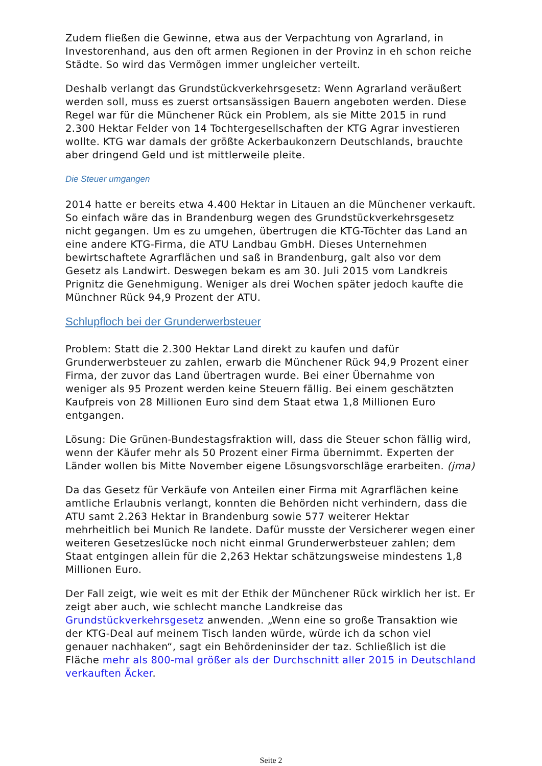Zudem fließen die Gewinne, etwa aus der Verpachtung von Agrarland, in Investorenhand, aus den oft armen Regionen in der Provinz in eh schon reiche Städte. So wird das Vermögen immer ungleicher verteilt.
Deshalb verlangt das Grundstückverkehrsgesetz: Wenn Agrarland veräußert werden soll, muss es zuerst ortsansässigen Bauern angeboten werden. Diese Regel war für die Münchener Rück ein Problem, als sie Mitte 2015 in rund 2.300 Hektar Felder von 14 Tochtergesellschaften der KTG Agrar investieren wollte. KTG war damals der größte Ackerbaukonzern Deutschlands, brauchte aber dringend Geld und ist mittlerweile pleite.
Die Steuer umgangen
2014 hatte er bereits etwa 4.400 Hektar in Litauen an die Münchener verkauft. So einfach wäre das in Brandenburg wegen des Grundstückverkehrsgesetz nicht gegangen. Um es zu umgehen, übertrugen die KTG-Töchter das Land an eine andere KTG-Firma, die ATU Landbau GmbH. Dieses Unternehmen bewirtschaftete Agrarflächen und saß in Brandenburg, galt also vor dem Gesetz als Landwirt. Deswegen bekam es am 30. Juli 2015 vom Landkreis Prignitz die Genehmigung. Weniger als drei Wochen später jedoch kaufte die Münchner Rück 94,9 Prozent der ATU.
Schlupfloch bei der Grunderwerbsteuer
Problem: Statt die 2.300 Hektar Land direkt zu kaufen und dafür Grunderwerbsteuer zu zahlen, erwarb die Münchener Rück 94,9 Prozent einer Firma, der zuvor das Land übertragen wurde. Bei einer Übernahme von weniger als 95 Prozent werden keine Steuern fällig. Bei einem geschätzten Kaufpreis von 28 Millionen Euro sind dem Staat etwa 1,8 Millionen Euro entgangen.
Lösung: Die Grünen-Bundestagsfraktion will, dass die Steuer schon fällig wird, wenn der Käufer mehr als 50 Prozent einer Firma übernimmt. Experten der Länder wollen bis Mitte November eigene Lösungsvorschläge erarbeiten. (jma)
Da das Gesetz für Verkäufe von Anteilen einer Firma mit Agrarflächen keine amtliche Erlaubnis verlangt, konnten die Behörden nicht verhindern, dass die ATU samt 2.263 Hektar in Brandenburg sowie 577 weiterer Hektar mehrheitlich bei Munich Re landete. Dafür musste der Versicherer wegen einer weiteren Gesetzeslücke noch nicht einmal Grunderwerbsteuer zahlen; dem Staat entgingen allein für die 2,263 Hektar schätzungsweise mindestens 1,8 Millionen Euro.
Der Fall zeigt, wie weit es mit der Ethik der Münchener Rück wirklich her ist. Er zeigt aber auch, wie schlecht manche Landkreise das Grundstückverkehrsgesetz anwenden. „Wenn eine so große Transaktion wie der KTG-Deal auf meinem Tisch landen würde, würde ich da schon viel genauer nachhaken“, sagt ein Behördeninsider der taz. Schließlich ist die Fläche mehr als 800-mal größer als der Durchschnitt aller 2015 in Deutschland verkauften Äcker.
Seite 2